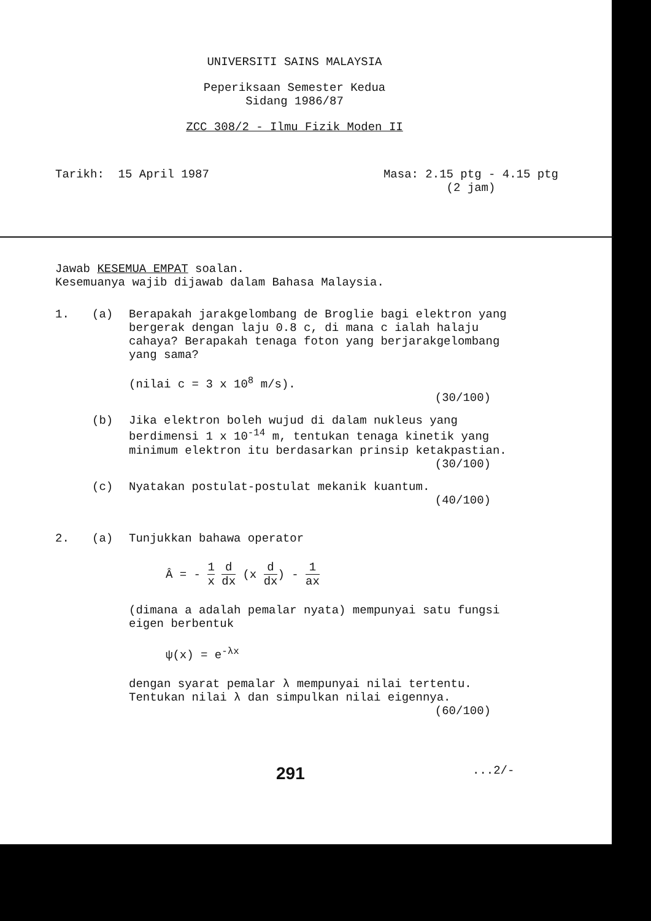UNIVERSITI SAINS MALAYSIA
Peperiksaan Semester Kedua
Sidang 1986/87
ZCC 308/2 - Ilmu Fizik Moden II
Tarikh: 15 April 1987 Masa: 2.15 ptg - 4.15 ptg
(2 jam)
Jawab KESEMUA EMPAT soalan.
Kesemuanya wajib dijawab dalam Bahasa Malaysia.
1. (a) Berapakah jarakgelombang de Broglie bagi elektron yang bergerak dengan laju 0.8 c, di mana c ialah halaju cahaya? Berapakah tenaga foton yang berjarakgelombang yang sama?
(nilai c = 3 x 10<sup>8</sup> m/s).
(30/100)
(b) Jika elektron boleh wujud di dalam nukleus yang berdimensi 1 x 10<sup>-14</sup> m, tentukan tenaga kinetik yang minimum elektron itu berdasarkan prinsip ketakpastian.
(30/100)
(c) Nyatakan postulat-postulat mekanik kuantum.
(40/100)
2. (a) Tunjukkan bahawa operator
Â = - 1 x d dx (x d dx) - 1 ax
(dimana a adalah pemalar nyata) mempunyai satu fungsi eigen berbentuk
ψ(x) = e<sup>-λx</sup>
dengan syarat pemalar λ mempunyai nilai tertentu. Tentukan nilai λ dan simpulkan nilai eigennya.
(60/100)
291
...2/-